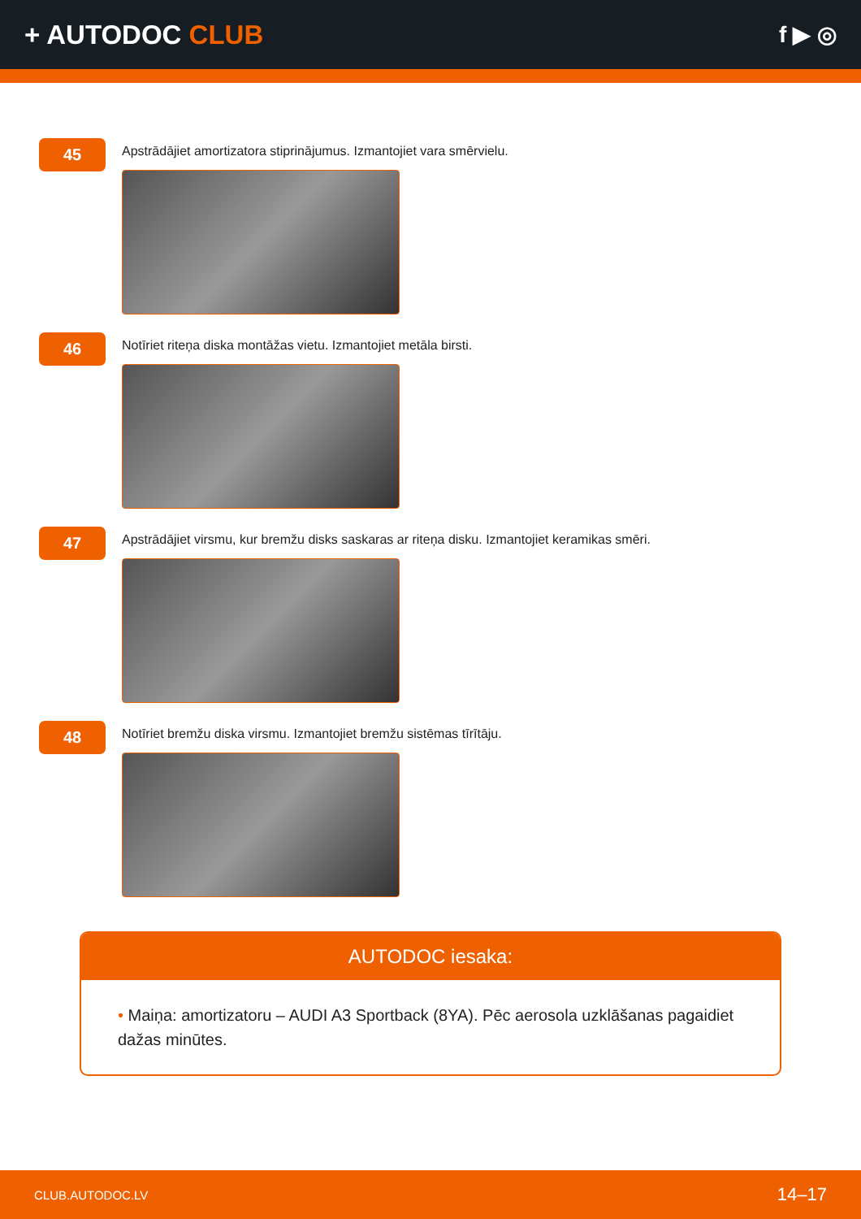+ AUTODOC CLUB
f ▶ ◎
45
Apstrādājiet amortizatora stiprinājumus. Izmantojiet vara smērvielu.
46
Notīriet riteņa diska montāžas vietu. Izmantojiet metāla birsti.
47
Apstrādājiet virsmu, kur bremžu disks saskaras ar riteņa disku. Izmantojiet keramikas smēri.
48
Notīriet bremžu diska virsmu. Izmantojiet bremžu sistēmas tīrītāju.
AUTODOC iesaka:
• Maiņa: amortizatoru – AUDI A3 Sportback (8YA). Pēc aerosola uzklāšanas pagaidiet dažas minūtes.
CLUB.AUTODOC.LV 14–17